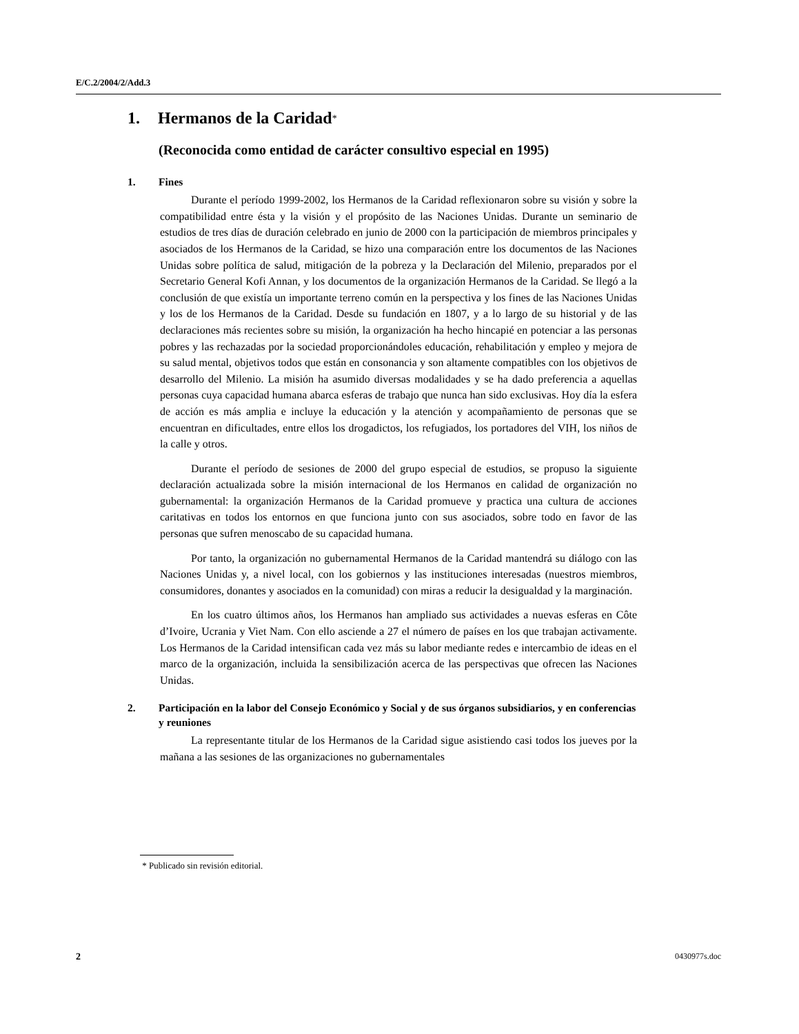E/C.2/2004/2/Add.3
1. Hermanos de la Caridad<sup>*</sup>
(Reconocida como entidad de carácter consultivo especial en 1995)
1. Fines
Durante el período 1999-2002, los Hermanos de la Caridad reflexionaron sobre su visión y sobre la compatibilidad entre ésta y la visión y el propósito de las Naciones Unidas. Durante un seminario de estudios de tres días de duración celebrado en junio de 2000 con la participación de miembros principales y asociados de los Hermanos de la Caridad, se hizo una comparación entre los documentos de las Naciones Unidas sobre política de salud, mitigación de la pobreza y la Declaración del Milenio, preparados por el Secretario General Kofi Annan, y los documentos de la organización Hermanos de la Caridad. Se llegó a la conclusión de que existía un importante terreno común en la perspectiva y los fines de las Naciones Unidas y los de los Hermanos de la Caridad. Desde su fundación en 1807, y a lo largo de su historial y de las declaraciones más recientes sobre su misión, la organización ha hecho hincapié en potenciar a las personas pobres y las rechazadas por la sociedad proporcionándoles educación, rehabilitación y empleo y mejora de su salud mental, objetivos todos que están en consonancia y son altamente compatibles con los objetivos de desarrollo del Milenio. La misión ha asumido diversas modalidades y se ha dado preferencia a aquellas personas cuya capacidad humana abarca esferas de trabajo que nunca han sido exclusivas. Hoy día la esfera de acción es más amplia e incluye la educación y la atención y acompañamiento de personas que se encuentran en dificultades, entre ellos los drogadictos, los refugiados, los portadores del VIH, los niños de la calle y otros.
Durante el período de sesiones de 2000 del grupo especial de estudios, se propuso la siguiente declaración actualizada sobre la misión internacional de los Hermanos en calidad de organización no gubernamental: la organización Hermanos de la Caridad promueve y practica una cultura de acciones caritativas en todos los entornos en que funciona junto con sus asociados, sobre todo en favor de las personas que sufren menoscabo de su capacidad humana.
Por tanto, la organización no gubernamental Hermanos de la Caridad mantendrá su diálogo con las Naciones Unidas y, a nivel local, con los gobiernos y las instituciones interesadas (nuestros miembros, consumidores, donantes y asociados en la comunidad) con miras a reducir la desigualdad y la marginación.
En los cuatro últimos años, los Hermanos han ampliado sus actividades a nuevas esferas en Côte d’Ivoire, Ucrania y Viet Nam. Con ello asciende a 27 el número de países en los que trabajan activamente. Los Hermanos de la Caridad intensifican cada vez más su labor mediante redes e intercambio de ideas en el marco de la organización, incluida la sensibilización acerca de las perspectivas que ofrecen las Naciones Unidas.
2. Participación en la labor del Consejo Económico y Social y de sus órganos subsidiarios, y en conferencias y reuniones
La representante titular de los Hermanos de la Caridad sigue asistiendo casi todos los jueves por la mañana a las sesiones de las organizaciones no gubernamentales
* Publicado sin revisión editorial.
2 0430977s.doc